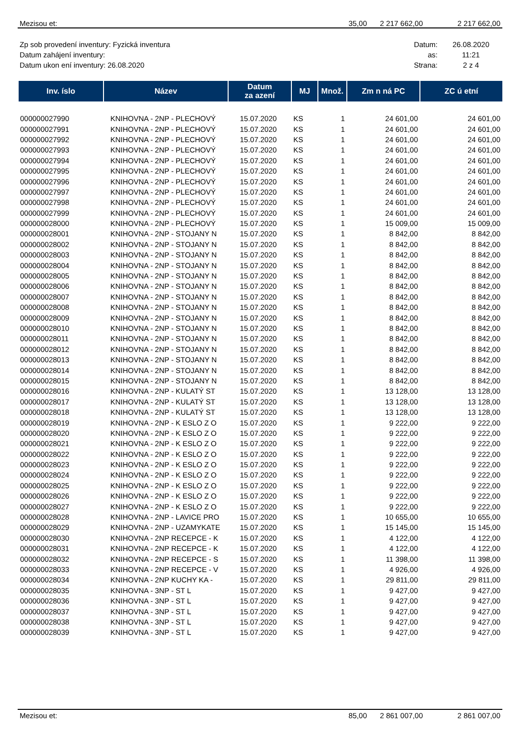| Mezisou et: | 35,00 | 2 217 662,00 | 2 217 662,00 |
| Zp sob provedení inventury: Fyzická inventura | Datum: | 26.08.2020 |
| Datum zahájení inventury: | as: | 11:21 |
| Datum ukon ení inventury: 26.08.2020 | Strana: | 2 z 4 |
| Inv. íslo | Název | Datum za azení | MJ | Množ. | Zm n ná PC | ZC ú etní |
| --- | --- | --- | --- | --- | --- | --- |
| 000000027990 | KNIHOVNA - 2NP - PLECHOVÝ | 15.07.2020 | KS | 1 | 24 601,00 | 24 601,00 |
| 000000027991 | KNIHOVNA - 2NP - PLECHOVÝ | 15.07.2020 | KS | 1 | 24 601,00 | 24 601,00 |
| 000000027992 | KNIHOVNA - 2NP - PLECHOVÝ | 15.07.2020 | KS | 1 | 24 601,00 | 24 601,00 |
| 000000027993 | KNIHOVNA - 2NP - PLECHOVÝ | 15.07.2020 | KS | 1 | 24 601,00 | 24 601,00 |
| 000000027994 | KNIHOVNA - 2NP - PLECHOVÝ | 15.07.2020 | KS | 1 | 24 601,00 | 24 601,00 |
| 000000027995 | KNIHOVNA - 2NP - PLECHOVÝ | 15.07.2020 | KS | 1 | 24 601,00 | 24 601,00 |
| 000000027996 | KNIHOVNA - 2NP - PLECHOVÝ | 15.07.2020 | KS | 1 | 24 601,00 | 24 601,00 |
| 000000027997 | KNIHOVNA - 2NP - PLECHOVÝ | 15.07.2020 | KS | 1 | 24 601,00 | 24 601,00 |
| 000000027998 | KNIHOVNA - 2NP - PLECHOVÝ | 15.07.2020 | KS | 1 | 24 601,00 | 24 601,00 |
| 000000027999 | KNIHOVNA - 2NP - PLECHOVÝ | 15.07.2020 | KS | 1 | 24 601,00 | 24 601,00 |
| 000000028000 | KNIHOVNA - 2NP - PLECHOVÝ | 15.07.2020 | KS | 1 | 15 009,00 | 15 009,00 |
| 000000028001 | KNIHOVNA - 2NP - STOJANY N | 15.07.2020 | KS | 1 | 8 842,00 | 8 842,00 |
| 000000028002 | KNIHOVNA - 2NP - STOJANY N | 15.07.2020 | KS | 1 | 8 842,00 | 8 842,00 |
| 000000028003 | KNIHOVNA - 2NP - STOJANY N | 15.07.2020 | KS | 1 | 8 842,00 | 8 842,00 |
| 000000028004 | KNIHOVNA - 2NP - STOJANY N | 15.07.2020 | KS | 1 | 8 842,00 | 8 842,00 |
| 000000028005 | KNIHOVNA - 2NP - STOJANY N | 15.07.2020 | KS | 1 | 8 842,00 | 8 842,00 |
| 000000028006 | KNIHOVNA - 2NP - STOJANY N | 15.07.2020 | KS | 1 | 8 842,00 | 8 842,00 |
| 000000028007 | KNIHOVNA - 2NP - STOJANY N | 15.07.2020 | KS | 1 | 8 842,00 | 8 842,00 |
| 000000028008 | KNIHOVNA - 2NP - STOJANY N | 15.07.2020 | KS | 1 | 8 842,00 | 8 842,00 |
| 000000028009 | KNIHOVNA - 2NP - STOJANY N | 15.07.2020 | KS | 1 | 8 842,00 | 8 842,00 |
| 000000028010 | KNIHOVNA - 2NP - STOJANY N | 15.07.2020 | KS | 1 | 8 842,00 | 8 842,00 |
| 000000028011 | KNIHOVNA - 2NP - STOJANY N | 15.07.2020 | KS | 1 | 8 842,00 | 8 842,00 |
| 000000028012 | KNIHOVNA - 2NP - STOJANY N | 15.07.2020 | KS | 1 | 8 842,00 | 8 842,00 |
| 000000028013 | KNIHOVNA - 2NP - STOJANY N | 15.07.2020 | KS | 1 | 8 842,00 | 8 842,00 |
| 000000028014 | KNIHOVNA - 2NP - STOJANY N | 15.07.2020 | KS | 1 | 8 842,00 | 8 842,00 |
| 000000028015 | KNIHOVNA - 2NP - STOJANY N | 15.07.2020 | KS | 1 | 8 842,00 | 8 842,00 |
| 000000028016 | KNIHOVNA - 2NP - KULATÝ ST | 15.07.2020 | KS | 1 | 13 128,00 | 13 128,00 |
| 000000028017 | KNIHOVNA - 2NP - KULATÝ ST | 15.07.2020 | KS | 1 | 13 128,00 | 13 128,00 |
| 000000028018 | KNIHOVNA - 2NP - KULATÝ ST | 15.07.2020 | KS | 1 | 13 128,00 | 13 128,00 |
| 000000028019 | KNIHOVNA - 2NP - K ESLO Z O | 15.07.2020 | KS | 1 | 9 222,00 | 9 222,00 |
| 000000028020 | KNIHOVNA - 2NP - K ESLO Z O | 15.07.2020 | KS | 1 | 9 222,00 | 9 222,00 |
| 000000028021 | KNIHOVNA - 2NP - K ESLO Z O | 15.07.2020 | KS | 1 | 9 222,00 | 9 222,00 |
| 000000028022 | KNIHOVNA - 2NP - K ESLO Z O | 15.07.2020 | KS | 1 | 9 222,00 | 9 222,00 |
| 000000028023 | KNIHOVNA - 2NP - K ESLO Z O | 15.07.2020 | KS | 1 | 9 222,00 | 9 222,00 |
| 000000028024 | KNIHOVNA - 2NP - K ESLO Z O | 15.07.2020 | KS | 1 | 9 222,00 | 9 222,00 |
| 000000028025 | KNIHOVNA - 2NP - K ESLO Z O | 15.07.2020 | KS | 1 | 9 222,00 | 9 222,00 |
| 000000028026 | KNIHOVNA - 2NP - K ESLO Z O | 15.07.2020 | KS | 1 | 9 222,00 | 9 222,00 |
| 000000028027 | KNIHOVNA - 2NP - K ESLO Z O | 15.07.2020 | KS | 1 | 9 222,00 | 9 222,00 |
| 000000028028 | KNIHOVNA - 2NP - LAVICE PRO | 15.07.2020 | KS | 1 | 10 655,00 | 10 655,00 |
| 000000028029 | KNIHOVNA - 2NP - UZAMYKATE | 15.07.2020 | KS | 1 | 15 145,00 | 15 145,00 |
| 000000028030 | KNIHOVNA - 2NP RECEPCE - K | 15.07.2020 | KS | 1 | 4 122,00 | 4 122,00 |
| 000000028031 | KNIHOVNA - 2NP RECEPCE - K | 15.07.2020 | KS | 1 | 4 122,00 | 4 122,00 |
| 000000028032 | KNIHOVNA - 2NP RECEPCE - S | 15.07.2020 | KS | 1 | 11 398,00 | 11 398,00 |
| 000000028033 | KNIHOVNA - 2NP RECEPCE - V | 15.07.2020 | KS | 1 | 4 926,00 | 4 926,00 |
| 000000028034 | KNIHOVNA - 2NP KUCHY KA - | 15.07.2020 | KS | 1 | 29 811,00 | 29 811,00 |
| 000000028035 | KNIHOVNA - 3NP - ST L | 15.07.2020 | KS | 1 | 9 427,00 | 9 427,00 |
| 000000028036 | KNIHOVNA - 3NP - ST L | 15.07.2020 | KS | 1 | 9 427,00 | 9 427,00 |
| 000000028037 | KNIHOVNA - 3NP - ST L | 15.07.2020 | KS | 1 | 9 427,00 | 9 427,00 |
| 000000028038 | KNIHOVNA - 3NP - ST L | 15.07.2020 | KS | 1 | 9 427,00 | 9 427,00 |
| 000000028039 | KNIHOVNA - 3NP - ST L | 15.07.2020 | KS | 1 | 9 427,00 | 9 427,00 |
| Mezisou et: | 85,00 | 2 861 007,00 | 2 861 007,00 |